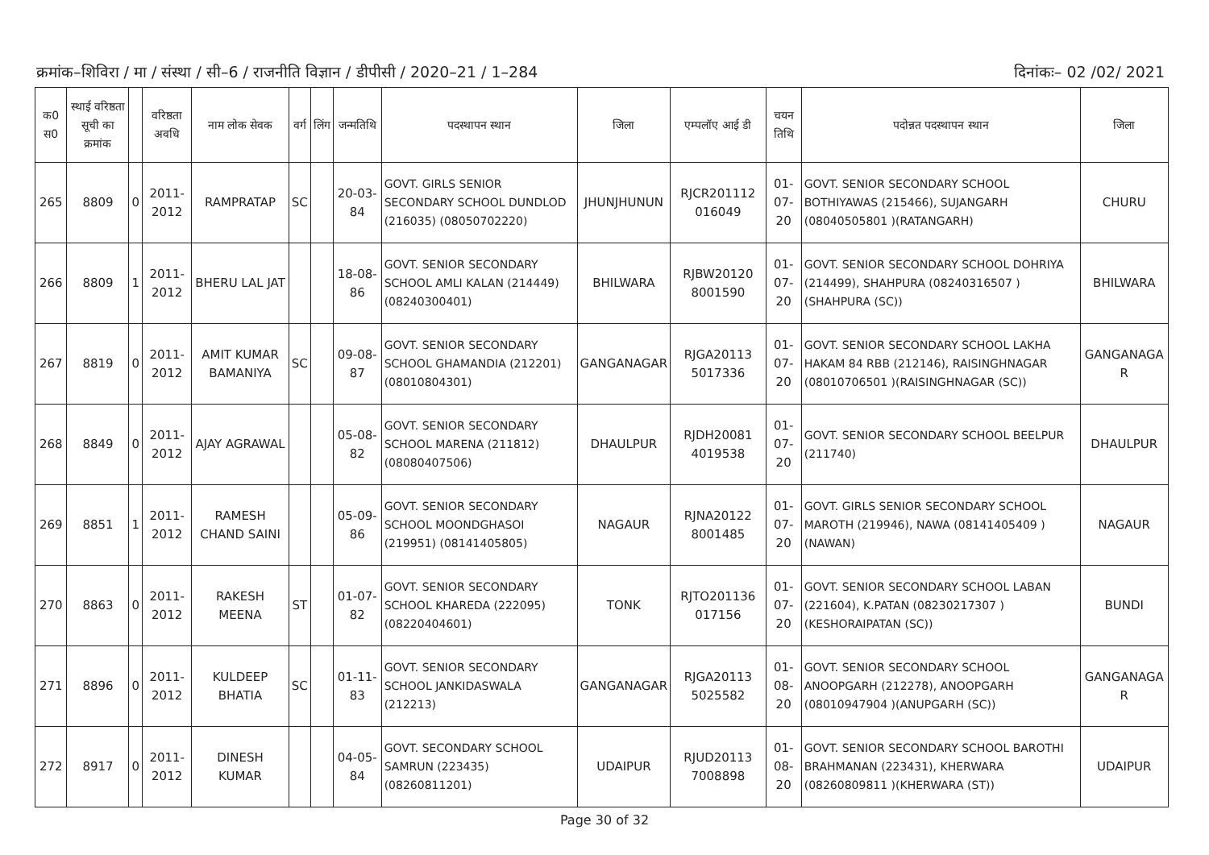क्रमांक–शिविरा / मा / संस्था / सी–6 / राजनीति विज्ञान / डीपीसी / 2020–21 / 1–284 दिनांकः– 02 /02/ 2021
| क0 स0 | स्थाई वरिष्ठता सूची का क्रमांक | | वरिष्ठता अवधि | नाम लोक सेवक | वर्ग | लिंग | जन्मतिथि | पदस्थापन स्थान | जिला | एम्पलॉए आई डी | चयन तिथि | पदोन्नत पदस्थापन स्थान | जिला |
| --- | --- | --- | --- | --- | --- | --- | --- | --- | --- | --- | --- | --- | --- |
| 265 | 8809 | 0 | 2011-2012 | RAMPRATAP | SC | | 20-03-84 | GOVT. GIRLS SENIOR SECONDARY SCHOOL DUNDLOD (216035) (08050702220) | JHUNJHUNUN | RJCR201112 016049 | 01-07-20 | GOVT. SENIOR SECONDARY SCHOOL BOTHIYAWAS (215466), SUJANGARH (08040505801 )(RATANGARH) | CHURU |
| 266 | 8809 | 1 | 2011-2012 | BHERU LAL JAT | | | 18-08-86 | GOVT. SENIOR SECONDARY SCHOOL AMLI KALAN (214449) (08240300401) | BHILWARA | RJBW20120 8001590 | 01-07-20 | GOVT. SENIOR SECONDARY SCHOOL DOHRIYA (214499), SHAHPURA (08240316507 )(SHAHPURA (SC)) | BHILWARA |
| 267 | 8819 | 0 | 2011-2012 | AMIT KUMAR BAMANIYA | SC | | 09-08-87 | GOVT. SENIOR SECONDARY SCHOOL GHAMANDIA (212201) (08010804301) | GANGANAGAR | RJGA20113 5017336 | 01-07-20 | GOVT. SENIOR SECONDARY SCHOOL LAKHA HAKAM 84 RBB (212146), RAISINGHNAGAR (08010706501 )(RAISINGHNAGAR (SC)) | GANGANAGA R |
| 268 | 8849 | 0 | 2011-2012 | AJAY AGRAWAL | | | 05-08-82 | GOVT. SENIOR SECONDARY SCHOOL MARENA (211812) (08080407506) | DHAULPUR | RJDH20081 4019538 | 01-07-20 | GOVT. SENIOR SECONDARY SCHOOL BEELPUR (211740) | DHAULPUR |
| 269 | 8851 | 1 | 2011-2012 | RAMESH CHAND SAINI | | | 05-09-86 | GOVT. SENIOR SECONDARY SCHOOL MOONDGHASOI (219951) (08141405805) | NAGAUR | RJNA20122 8001485 | 01-07-20 | GOVT. GIRLS SENIOR SECONDARY SCHOOL MAROTH (219946), NAWA (08141405409 )(NAWAN) | NAGAUR |
| 270 | 8863 | 0 | 2011-2012 | RAKESH MEENA | ST | | 01-07-82 | GOVT. SENIOR SECONDARY SCHOOL KHAREDA (222095) (08220404601) | TONK | RJTO201136 017156 | 01-07-20 | GOVT. SENIOR SECONDARY SCHOOL LABAN (221604), K.PATAN (08230217307 )(KESHORAIPATAN (SC)) | BUNDI |
| 271 | 8896 | 0 | 2011-2012 | KULDEEP BHATIA | SC | | 01-11-83 | GOVT. SENIOR SECONDARY SCHOOL JANKIDASWALA (212213) | GANGANAGAR | RJGA20113 5025582 | 01-08-20 | GOVT. SENIOR SECONDARY SCHOOL ANOOPGARH (212278), ANOOPGARH (08010947904 )(ANUPGARH (SC)) | GANGANAGA R |
| 272 | 8917 | 0 | 2011-2012 | DINESH KUMAR | | | 04-05-84 | GOVT. SECONDARY SCHOOL SAMRUN (223435) (08260811201) | UDAIPUR | RJUD20113 7008898 | 01-08-20 | GOVT. SENIOR SECONDARY SCHOOL BAROTHI BRAHMANAN (223431), KHERWARA (08260809811 )(KHERWARA (ST)) | UDAIPUR |
Page 30 of 32